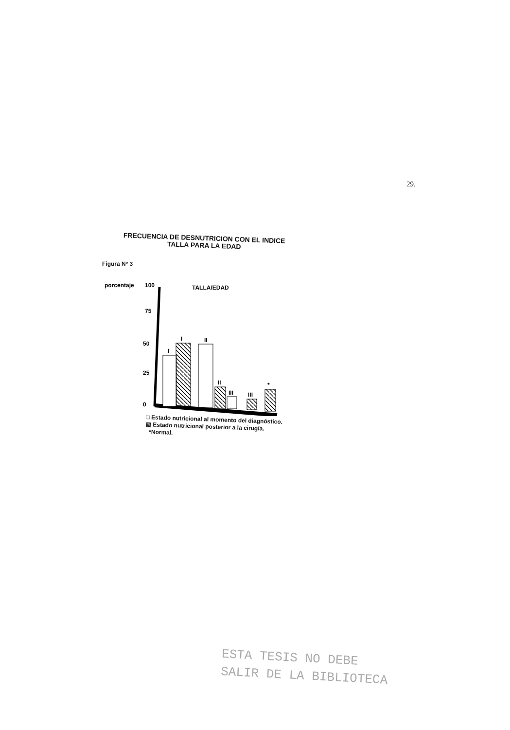29.
FRECUENCIA DE DESNUTRICION CON EL INDICE
TALLA PARA LA EDAD
Figura Nº 3
porcentaje
100
75
50
25
0
TALLA/EDAD
I
I
II
II
III
III
*
□ Estado nutricional al momento del diagnóstico.
▧ Estado nutricional posterior a la cirugía.
*Normal.
ESTA TESIS NO DEBE
SALIR DE LA BIBLIOTECA